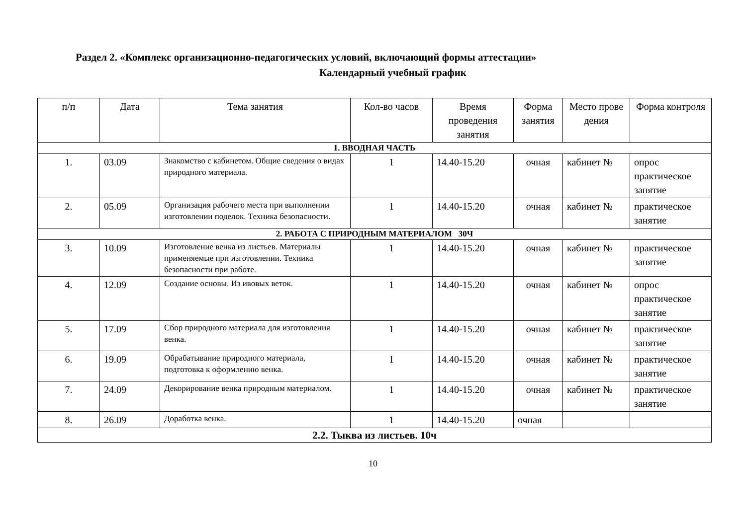Раздел 2. «Комплекс организационно-педагогических условий, включающий формы аттестации»
Календарный учебный график
| п/п | Дата | Тема занятия | Кол-во часов | Время проведения занятия | Форма занятия | Место прове дения | Форма контроля |
| --- | --- | --- | --- | --- | --- | --- | --- |
| 1. ВВОДНАЯ ЧАСТЬ | | | | | | | |
| 1. | 03.09 | Знакомство с кабинетом. Общие сведения о видах природного материала. | 1 | 14.40-15.20 | очная | кабинет № | опрос практическое занятие |
| 2. | 05.09 | Организация рабочего места при выполнении изготовлении поделок. Техника безопасности. | 1 | 14.40-15.20 | очная | кабинет № | практическое занятие |
| 2. РАБОТА С ПРИРОДНЫМ МАТЕРИАЛОМ 30Ч | | | | | | | |
| 3. | 10.09 | Изготовление венка из листьев. Материалы применяемые при изготовлении. Техника безопасности при работе. | 1 | 14.40-15.20 | очная | кабинет № | практическое занятие |
| 4. | 12.09 | Создание основы. Из ивовых веток. | 1 | 14.40-15.20 | очная | кабинет № | опрос практическое занятие |
| 5. | 17.09 | Сбор природного материала для изготовления венка. | 1 | 14.40-15.20 | очная | кабинет № | практическое занятие |
| 6. | 19.09 | Обрабатывание природного материала, подготовка к оформлению венка. | 1 | 14.40-15.20 | очная | кабинет № | практическое занятие |
| 7. | 24.09 | Декорирование венка природным материалом. | 1 | 14.40-15.20 | очная | кабинет № | практическое занятие |
| 8. | 26.09 | Доработка венка. | 1 | 14.40-15.20 | очная | | |
| 2.2. Тыква из листьев. 10ч | | | | | | | |
10